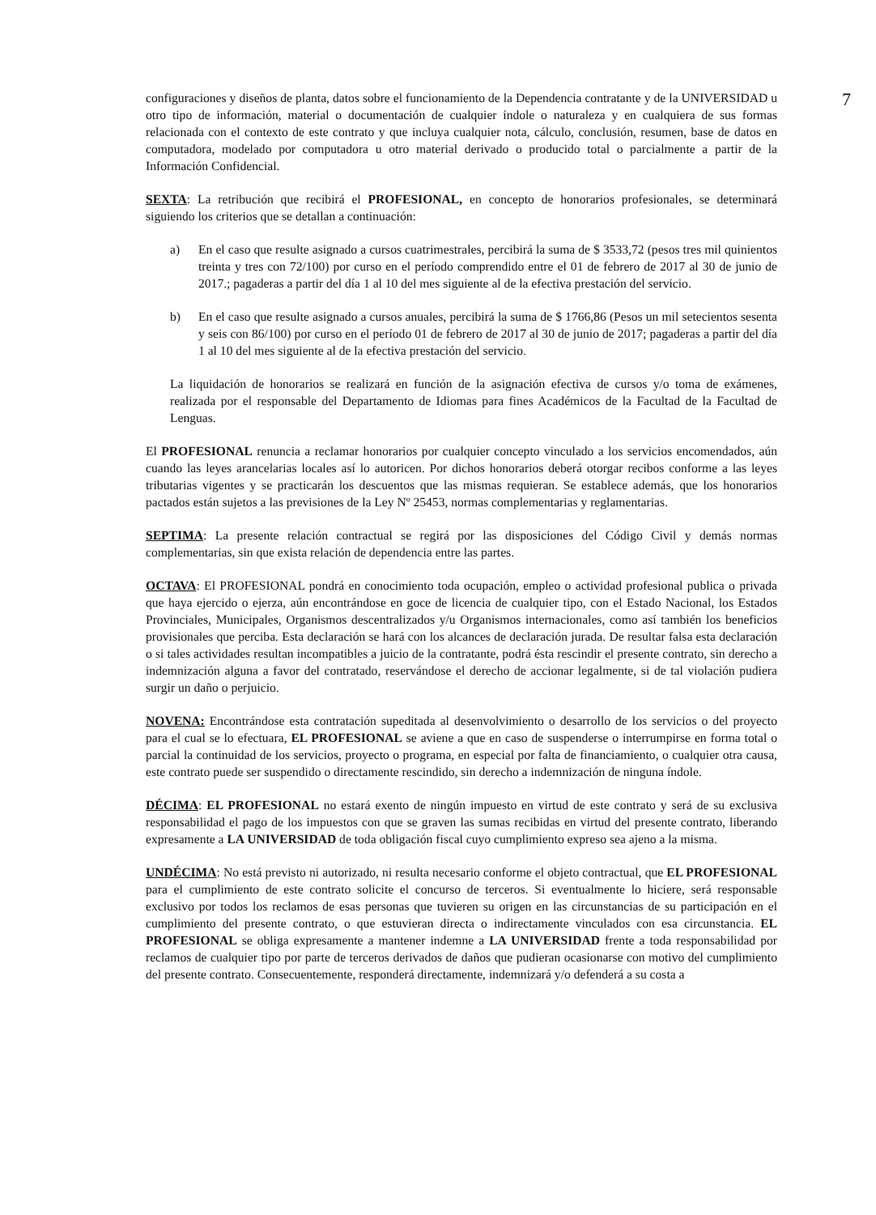7
configuraciones y diseños de planta, datos sobre el funcionamiento de la Dependencia contratante y de la UNIVERSIDAD u otro tipo de información, material o documentación de cualquier índole o naturaleza y en cualquiera de sus formas relacionada con el contexto de este contrato y que incluya cualquier nota, cálculo, conclusión, resumen, base de datos en computadora, modelado por computadora u otro material derivado o producido total o parcialmente a partir de la Información Confidencial.
SEXTA: La retribución que recibirá el PROFESIONAL, en concepto de honorarios profesionales, se determinará siguiendo los criterios que se detallan a continuación:
a) En el caso que resulte asignado a cursos cuatrimestrales, percibirá la suma de $ 3533,72 (pesos tres mil quinientos treinta y tres con 72/100) por curso en el período comprendido entre el 01 de febrero de 2017 al 30 de junio de 2017.; pagaderas a partir del día 1 al 10 del mes siguiente al de la efectiva prestación del servicio.
b) En el caso que resulte asignado a cursos anuales, percibirá la suma de $ 1766,86 (Pesos un mil setecientos sesenta y seis con 86/100) por curso en el período 01 de febrero de 2017 al 30 de junio de 2017; pagaderas a partir del día 1 al 10 del mes siguiente al de la efectiva prestación del servicio.
La liquidación de honorarios se realizará en función de la asignación efectiva de cursos y/o toma de exámenes, realizada por el responsable del Departamento de Idiomas para fines Académicos de la Facultad de la Facultad de Lenguas.
El PROFESIONAL renuncia a reclamar honorarios por cualquier concepto vinculado a los servicios encomendados, aún cuando las leyes arancelarias locales así lo autoricen. Por dichos honorarios deberá otorgar recibos conforme a las leyes tributarias vigentes y se practicarán los descuentos que las mismas requieran. Se establece además, que los honorarios pactados están sujetos a las previsiones de la Ley Nº 25453, normas complementarias y reglamentarias.
SEPTIMA: La presente relación contractual se regirá por las disposiciones del Código Civil y demás normas complementarias, sin que exista relación de dependencia entre las partes.
OCTAVA: El PROFESIONAL pondrá en conocimiento toda ocupación, empleo o actividad profesional publica o privada que haya ejercido o ejerza, aún encontrándose en goce de licencia de cualquier tipo, con el Estado Nacional, los Estados Provinciales, Municipales, Organismos descentralizados y/u Organismos internacionales, como así también los beneficios provisionales que perciba. Esta declaración se hará con los alcances de declaración jurada. De resultar falsa esta declaración o si tales actividades resultan incompatibles a juicio de la contratante, podrá ésta rescindir el presente contrato, sin derecho a indemnización alguna a favor del contratado, reservándose el derecho de accionar legalmente, si de tal violación pudiera surgir un daño o perjuicio.
NOVENA: Encontrándose esta contratación supeditada al desenvolvimiento o desarrollo de los servicios o del proyecto para el cual se lo efectuara, EL PROFESIONAL se aviene a que en caso de suspenderse o interrumpirse en forma total o parcial la continuidad de los servicios, proyecto o programa, en especial por falta de financiamiento, o cualquier otra causa, este contrato puede ser suspendido o directamente rescindido, sin derecho a indemnización de ninguna índole.
DÉCIMA: EL PROFESIONAL no estará exento de ningún impuesto en virtud de este contrato y será de su exclusiva responsabilidad el pago de los impuestos con que se graven las sumas recibidas en virtud del presente contrato, liberando expresamente a LA UNIVERSIDAD de toda obligación fiscal cuyo cumplimiento expreso sea ajeno a la misma.
UNDÉCIMA: No está previsto ni autorizado, ni resulta necesario conforme el objeto contractual, que EL PROFESIONAL para el cumplimiento de este contrato solicite el concurso de terceros. Si eventualmente lo hiciere, será responsable exclusivo por todos los reclamos de esas personas que tuvieren su origen en las circunstancias de su participación en el cumplimiento del presente contrato, o que estuvieran directa o indirectamente vinculados con esa circunstancia. EL PROFESIONAL se obliga expresamente a mantener indemne a LA UNIVERSIDAD frente a toda responsabilidad por reclamos de cualquier tipo por parte de terceros derivados de daños que pudieran ocasionarse con motivo del cumplimiento del presente contrato. Consecuentemente, responderá directamente, indemnizará y/o defenderá a su costa a